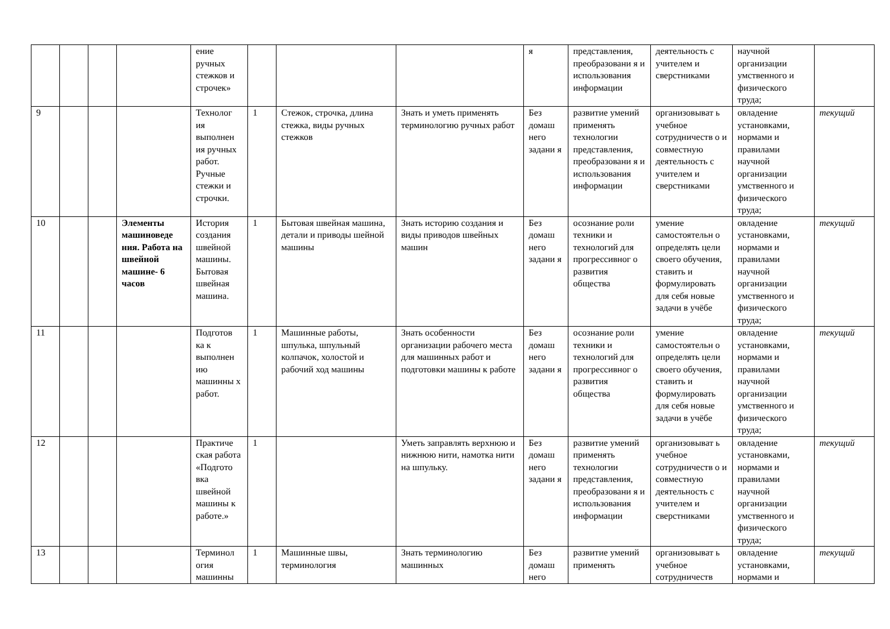| | | | | ение ручных стежков и строчек» | | | | я | представления, преобразовани я и использования информации | деятельность с учителем и сверстниками | научной организации умственного и физического труда; | |
| 9 | | | | Технолог ия выполнен ия ручных работ. Ручные стежки и строчки. | 1 | Стежок, строчка, длина стежка, виды ручных стежков | Знать и уметь применять терминологию ручных работ | Без домаш него задани я | развитие умений применять технологии представления, преобразовани я и использования информации | организовыват ь учебное сотрудничеств о и совместную деятельность с учителем и сверстниками | овладение установками, нормами и правилами научной организации умственного и физического труда; | текущий |
| 10 | | | Элементы машиноведе ния. Работа на швейной машине- 6 часов | История создания швейной машины. Бытовая швейная машина. | 1 | Бытовая швейная машина, детали и приводы шейной машины | Знать историю создания и виды приводов швейных машин | Без домаш него задани я | осознание роли техники и технологий для прогрессивног о развития общества | умение самостоятельн о определять цели своего обучения, ставить и формулировать для себя новые задачи в учёбе | овладение установками, нормами и правилами научной организации умственного и физического труда; | текущий |
| 11 | | | | Подготов ка к выполнен ию машинны х работ. | 1 | Машинные работы, шпулька, шпульный колпачок, холостой и рабочий ход машины | Знать особенности организации рабочего места для машинных работ и подготовки машины к работе | Без домаш него задани я | осознание роли техники и технологий для прогрессивног о развития общества | умение самостоятельн о определять цели своего обучения, ставить и формулировать для себя новые задачи в учёбе | овладение установками, нормами и правилами научной организации умственного и физического труда; | текущий |
| 12 | | | | Практиче ская работа «Подгото вка швейной машины к работе.» | 1 | | Уметь заправлять верхнюю и нижнюю нити, намотка нити на шпульку. | Без домаш него задани я | развитие умений применять технологии представления, преобразовани я и использования информации | организовыват ь учебное сотрудничеств о и совместную деятельность с учителем и сверстниками | овладение установками, нормами и правилами научной организации умственного и физического труда; | текущий |
| 13 | | | | Терминол огия машинны | 1 | Машинные швы, терминология | Знать терминологию машинных | Без домаш него | развитие умений применять | организовыват ь учебное сотрудничеств | овладение установками, нормами и | текущий |